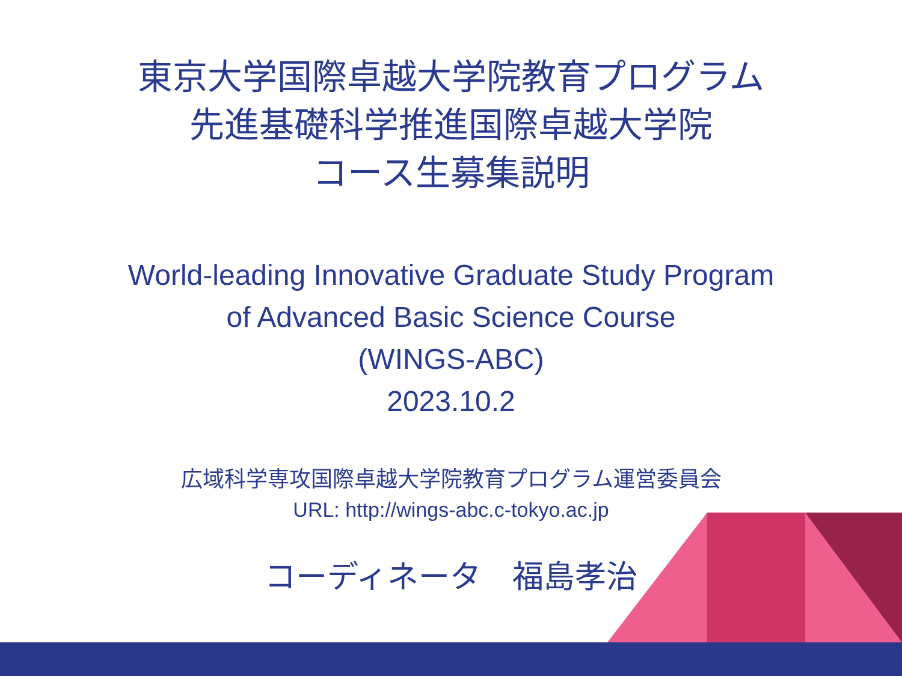東京大学国際卓越大学院教育プログラム
先進基礎科学推進国際卓越大学院
コース生募集説明
World-leading Innovative Graduate Study Program
of Advanced Basic Science Course
(WINGS-ABC)
2023.10.2
広域科学専攻国際卓越大学院教育プログラム運営委員会
URL: http://wings-abc.c-tokyo.ac.jp
コーディネータ　福島孝治